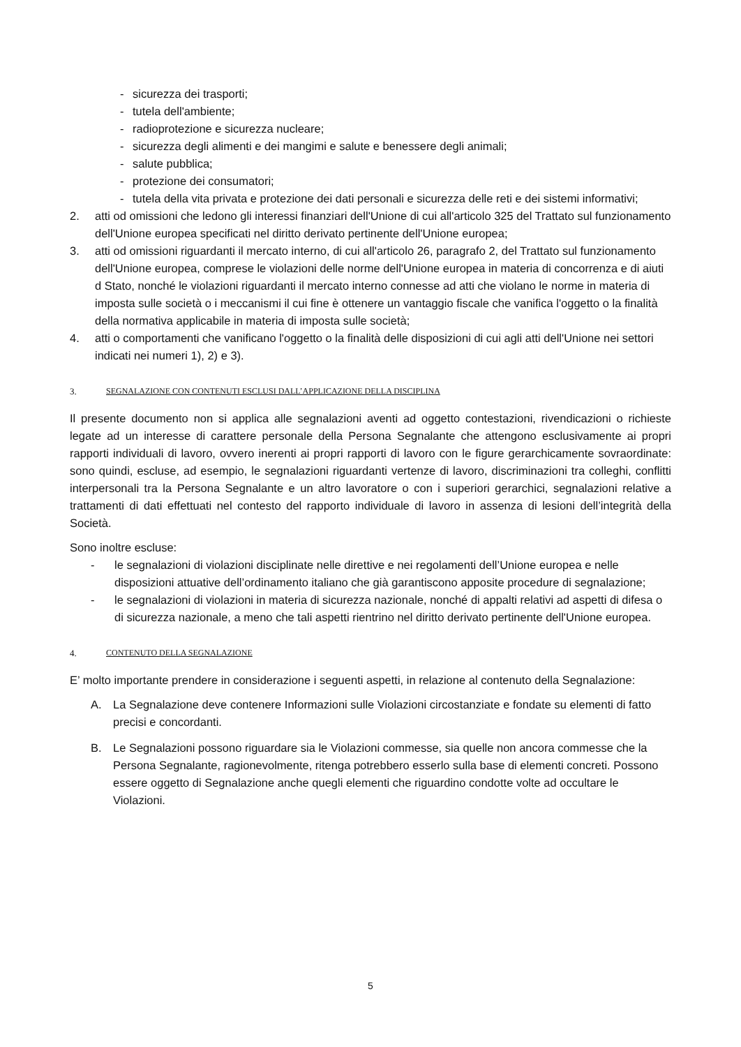- sicurezza dei trasporti;
- tutela dell'ambiente;
- radioprotezione e sicurezza nucleare;
- sicurezza degli alimenti e dei mangimi e salute e benessere degli animali;
- salute pubblica;
- protezione dei consumatori;
- tutela della vita privata e protezione dei dati personali e sicurezza delle reti e dei sistemi informativi;
2. atti od omissioni che ledono gli interessi finanziari dell'Unione di cui all'articolo 325 del Trattato sul funzionamento dell'Unione europea specificati nel diritto derivato pertinente dell'Unione europea;
3. atti od omissioni riguardanti il mercato interno, di cui all'articolo 26, paragrafo 2, del Trattato sul funzionamento dell'Unione europea, comprese le violazioni delle norme dell'Unione europea in materia di concorrenza e di aiuti d Stato, nonché le violazioni riguardanti il mercato interno connesse ad atti che violano le norme in materia di imposta sulle società o i meccanismi il cui fine è ottenere un vantaggio fiscale che vanifica l'oggetto o la finalità della normativa applicabile in materia di imposta sulle società;
4. atti o comportamenti che vanificano l'oggetto o la finalità delle disposizioni di cui agli atti dell'Unione nei settori indicati nei numeri 1), 2) e 3).
3. SEGNALAZIONE CON CONTENUTI ESCLUSI DALL’APPLICAZIONE DELLA DISCIPLINA
Il presente documento non si applica alle segnalazioni aventi ad oggetto contestazioni, rivendicazioni o richieste legate ad un interesse di carattere personale della Persona Segnalante che attengono esclusivamente ai propri rapporti individuali di lavoro, ovvero inerenti ai propri rapporti di lavoro con le figure gerarchicamente sovraordinate: sono quindi, escluse, ad esempio, le segnalazioni riguardanti vertenze di lavoro, discriminazioni tra colleghi, conflitti interpersonali tra la Persona Segnalante e un altro lavoratore o con i superiori gerarchici, segnalazioni relative a trattamenti di dati effettuati nel contesto del rapporto individuale di lavoro in assenza di lesioni dell’integrità della Società.
Sono inoltre escluse:
- le segnalazioni di violazioni disciplinate nelle direttive e nei regolamenti dell’Unione europea e nelle disposizioni attuative dell’ordinamento italiano che già garantiscono apposite procedure di segnalazione;
- le segnalazioni di violazioni in materia di sicurezza nazionale, nonché di appalti relativi ad aspetti di difesa o di sicurezza nazionale, a meno che tali aspetti rientrino nel diritto derivato pertinente dell'Unione europea.
4. CONTENUTO DELLA SEGNALAZIONE
E’ molto importante prendere in considerazione i seguenti aspetti, in relazione al contenuto della Segnalazione:
A. La Segnalazione deve contenere Informazioni sulle Violazioni circostanziate e fondate su elementi di fatto precisi e concordanti.
B. Le Segnalazioni possono riguardare sia le Violazioni commesse, sia quelle non ancora commesse che la Persona Segnalante, ragionevolmente, ritenga potrebbero esserlo sulla base di elementi concreti. Possono essere oggetto di Segnalazione anche quegli elementi che riguardino condotte volte ad occultare le Violazioni.
5